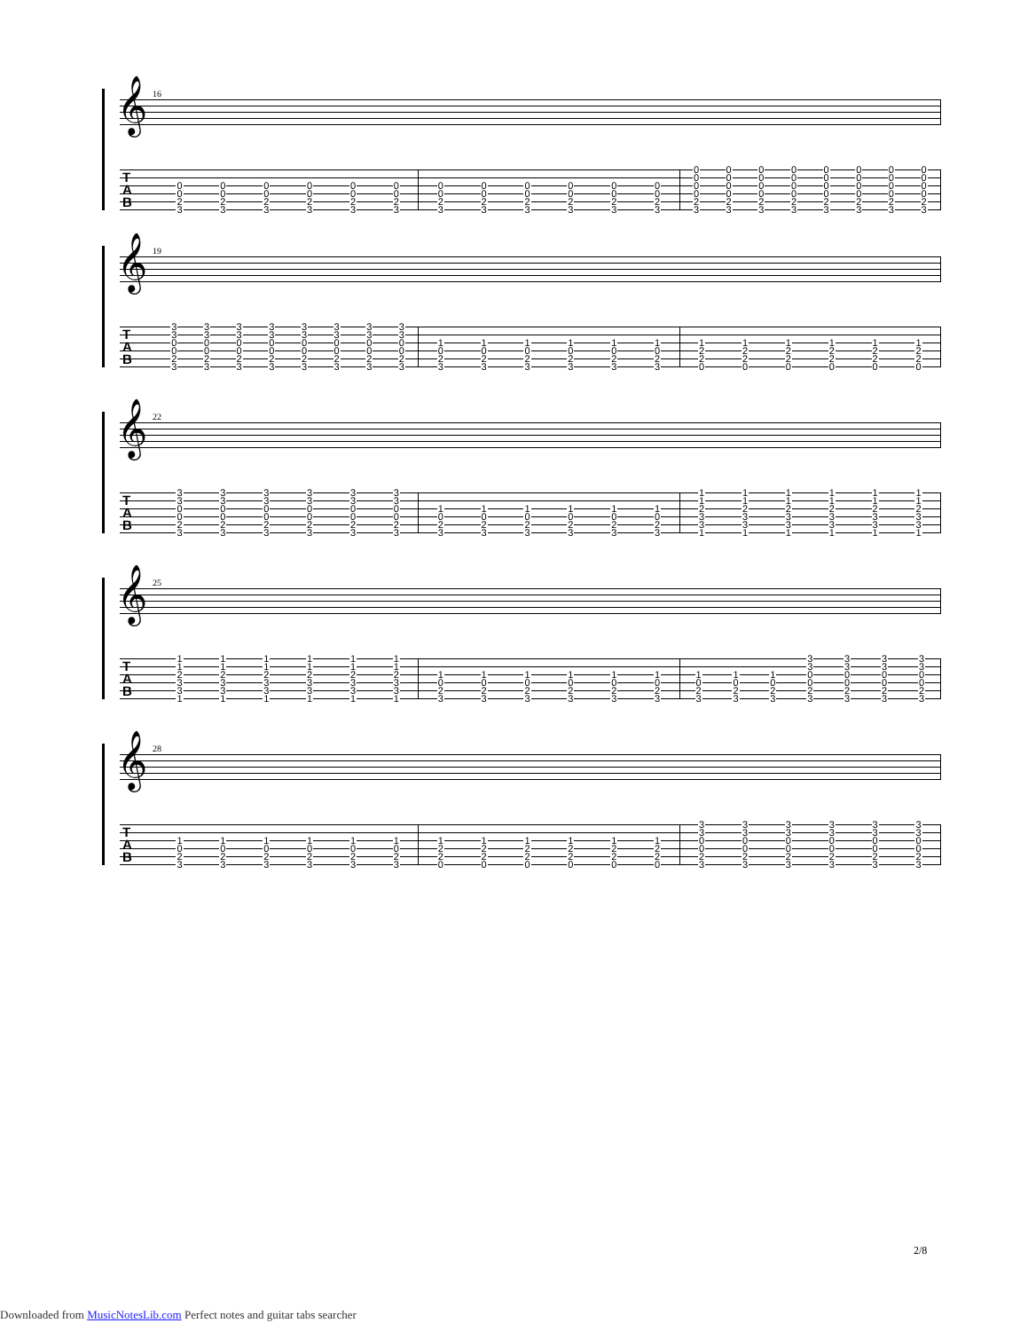16
𝄞
T
A
B
0
0
2
3 0
0
2
3 0
0
2
3 0
0
2
3 0
0
2
3 0
0
2
3
0
0
2
3 0
0
2
3 0
0
2
3 0
0
2
3 0
0
2
3 0
0
2
3
0
0
0
0
2
3 0
0
0
0
2
3 0
0
0
0
2
3 0
0
0
0
2
3 0
0
0
0
2
3 0
0
0
0
2
3 0
0
0
0
2
3 0
0
0
0
2
3
19
𝄞
T
A
B
3
3
0
0
2
3 3
3
0
0
2
3 3
3
0
0
2
3 3
3
0
0
2
3 3
3
0
0
2
3 3
3
0
0
2
3 3
3
0
0
2
3 3
3
0
0
2
3
1
0
2
3 1
0
2
3 1
0
2
3 1
0
2
3 1
0
2
3 1
0
2
3
1
2
2
0 1
2
2
0 1
2
2
0 1
2
2
0 1
2
2
0 1
2
2
0
22
𝄞
T
A
B
3
3
0
0
2
3 3
3
0
0
2
3 3
3
0
0
2
3 3
3
0
0
2
3 3
3
0
0
2
3 3
3
0
0
2
3
1
0
2
3 1
0
2
3 1
0
2
3 1
0
2
3 1
0
2
3 1
0
2
3
1
1
2
3
3
1 1
1
2
3
3
1 1
1
2
3
3
1 1
1
2
3
3
1 1
1
2
3
3
1 1
1
2
3
3
1
25
𝄞
T
A
B
1
1
2
3
3
1 1
1
2
3
3
1 1
1
2
3
3
1 1
1
2
3
3
1 1
1
2
3
3
1 1
1
2
3
3
1
1
0
2
3 1
0
2
3 1
0
2
3 1
0
2
3 1
0
2
3 1
0
2
3
1
0
2
3 1
0
2
3 1
0
2
3 3
3
0
0
2
3 3
3
0
0
2
3 3
3
0
0
2
3 3
3
0
0
2
3
28
𝄞
T
A
B
1
0
2
3 1
0
2
3 1
0
2
3 1
0
2
3 1
0
2
3 1
0
2
3
1
2
2
0 1
2
2
0 1
2
2
0 1
2
2
0 1
2
2
0 1
2
2
0
3
3
0
0
2
3 3
3
0
0
2
3 3
3
0
0
2
3 3
3
0
0
2
3 3
3
0
0
2
3 3
3
0
0
2
3
2/8
Downloaded from MusicNotesLib.com Perfect notes and guitar tabs searcher